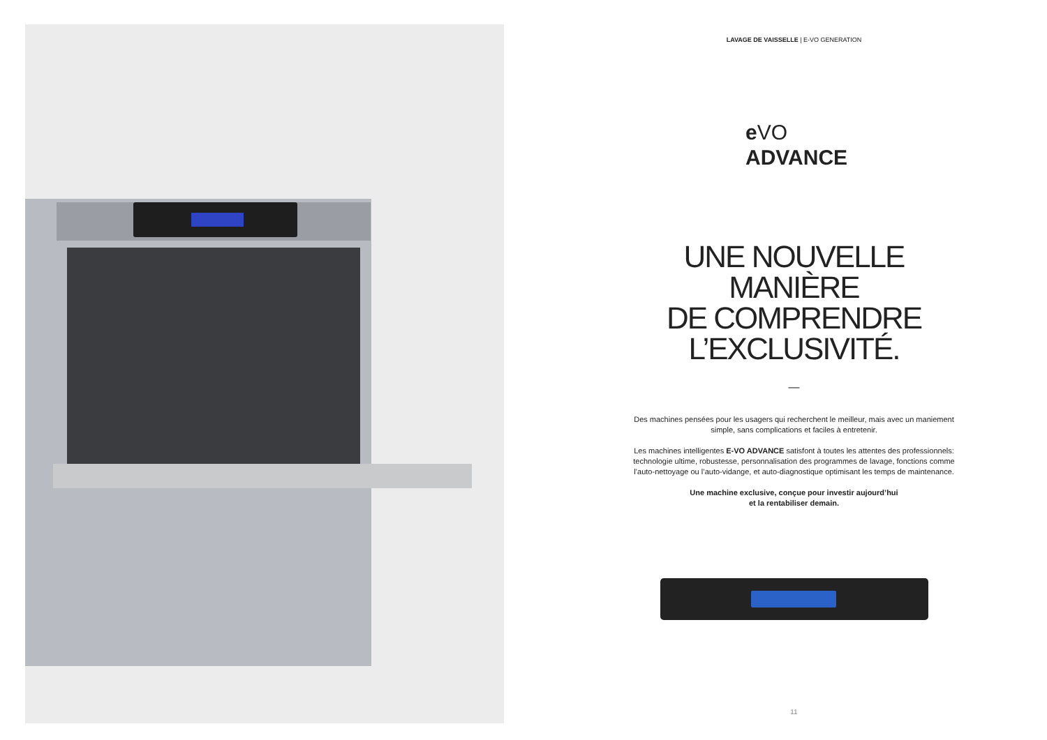LAVAGE DE VAISSELLE | E-VO GENERATION
e VO
ADVANCE
UNE NOUVELLE
MANIÈRE
DE COMPRENDRE
L’EXCLUSIVITÉ.
—
Des machines pensées pour les usagers qui recherchent le meilleur, mais avec un maniement simple, sans complications et faciles à entretenir.
Les machines intelligentes E-VO ADVANCE satisfont à toutes les attentes des professionnels: technologie ultime, robustesse, personnalisation des programmes de lavage, fonctions comme l’auto-nettoyage ou l’auto-vidange, et auto-diagnostique optimisant les temps de maintenance.
Une machine exclusive, conçue pour investir aujourd’hui
et la rentabiliser demain.
11